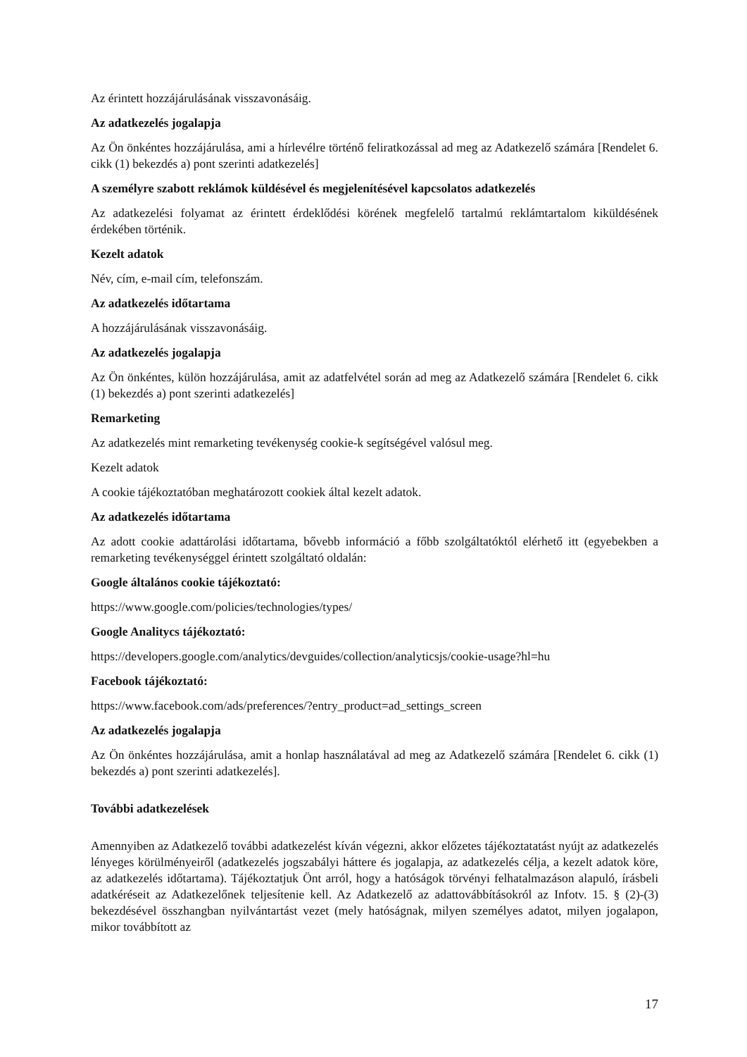Az érintett hozzájárulásának visszavonásáig.
Az adatkezelés jogalapja
Az Ön önkéntes hozzájárulása, ami a hírlevélre történő feliratkozással ad meg az Adatkezelő számára [Rendelet 6. cikk (1) bekezdés a) pont szerinti adatkezelés]
A személyre szabott reklámok küldésével és megjelenítésével kapcsolatos adatkezelés
Az adatkezelési folyamat az érintett érdeklődési körének megfelelő tartalmú reklámtartalom kiküldésének érdekében történik.
Kezelt adatok
Név, cím, e-mail cím, telefonszám.
Az adatkezelés időtartama
A hozzájárulásának visszavonásáig.
Az adatkezelés jogalapja
Az Ön önkéntes, külön hozzájárulása, amit az adatfelvétel során ad meg az Adatkezelő számára [Rendelet 6. cikk (1) bekezdés a) pont szerinti adatkezelés]
Remarketing
Az adatkezelés mint remarketing tevékenység cookie-k segítségével valósul meg.
Kezelt adatok
A cookie tájékoztatóban meghatározott cookiek által kezelt adatok.
Az adatkezelés időtartama
Az adott cookie adattárolási időtartama, bővebb információ a főbb szolgáltatóktól elérhető itt (egyebekben a remarketing tevékenységgel érintett szolgáltató oldalán:
Google általános cookie tájékoztató:
https://www.google.com/policies/technologies/types/
Google Analitycs tájékoztató:
https://developers.google.com/analytics/devguides/collection/analyticsjs/cookie-usage?hl=hu
Facebook tájékoztató:
https://www.facebook.com/ads/preferences/?entry_product=ad_settings_screen
Az adatkezelés jogalapja
Az Ön önkéntes hozzájárulása, amit a honlap használatával ad meg az Adatkezelő számára [Rendelet 6. cikk (1) bekezdés a) pont szerinti adatkezelés].
További adatkezelések
Amennyiben az Adatkezelő további adatkezelést kíván végezni, akkor előzetes tájékoztatatást nyújt az adatkezelés lényeges körülményeiről (adatkezelés jogszabályi háttere és jogalapja, az adatkezelés célja, a kezelt adatok köre, az adatkezelés időtartama). Tájékoztatjuk Önt arról, hogy a hatóságok törvényi felhatalmazáson alapuló, írásbeli adatkéréseit az Adatkezelőnek teljesítenie kell. Az Adatkezelő az adattovábbításokról az Infotv. 15. § (2)-(3) bekezdésével összhangban nyilvántartást vezet (mely hatóságnak, milyen személyes adatot, milyen jogalapon, mikor továbbított az
17